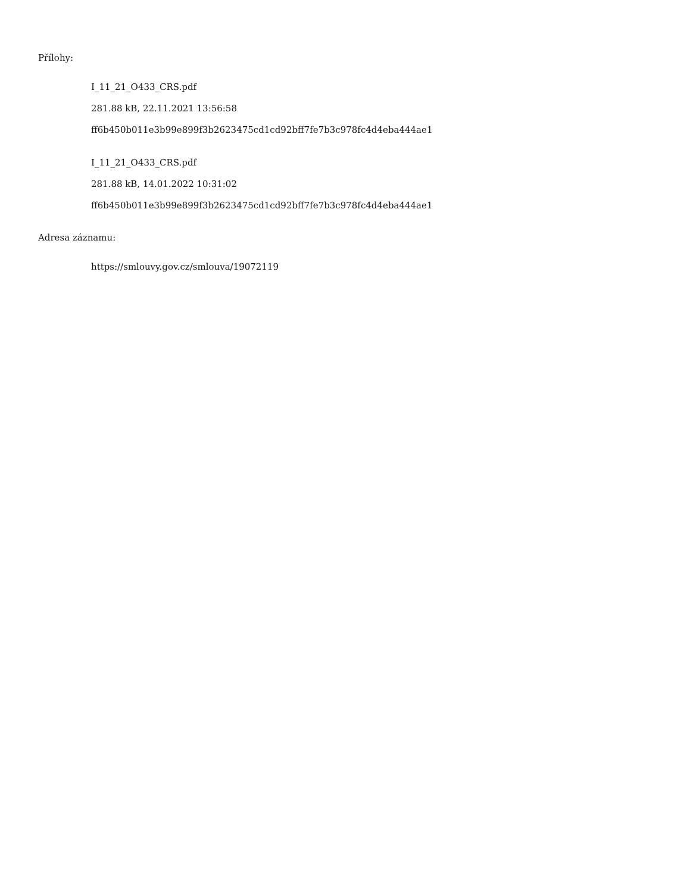Přílohy:
I_11_21_O433_CRS.pdf
281.88 kB, 22.11.2021 13:56:58
ff6b450b011e3b99e899f3b2623475cd1cd92bff7fe7b3c978fc4d4eba444ae1
I_11_21_O433_CRS.pdf
281.88 kB, 14.01.2022 10:31:02
ff6b450b011e3b99e899f3b2623475cd1cd92bff7fe7b3c978fc4d4eba444ae1
Adresa záznamu:
https://smlouvy.gov.cz/smlouva/19072119